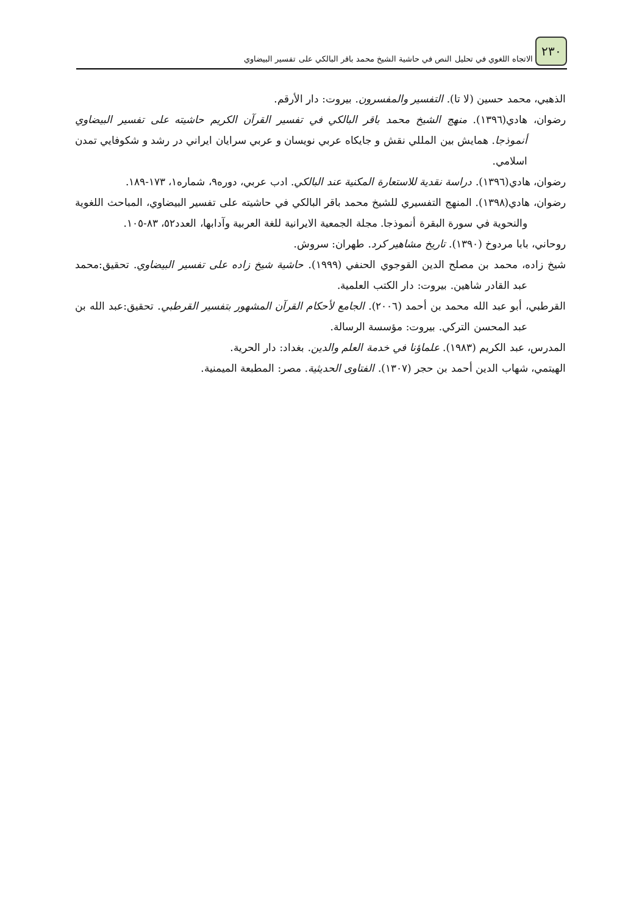٢٣٠
الاتجاه اللغوي في تحليل النص في حاشية الشيخ محمد باقر البالكي على تفسير البيضاوي
الذهبي، محمد حسين (لا تا). التفسير والمفسرون. بيروت: دار الأرقم.
رضوان، هادي(١٣٩٦). منهج الشيخ محمد باقر البالكي في تفسير القرآن الكريم حاشيته على تفسير البيضاوي أنموذجا. همايش بين المللي نقش و جايكاه عربي نويسان و عربي سرايان ايراني در رشد و شكوفايي تمدن اسلامي.
رضوان، هادي(١٣٩٦). دراسة نقدية للاستعارة المكنية عند البالكي. ادب عربي، دوره٩، شماره١، ١٧٣-١٨٩.
رضوان، هادي(١٣٩٨). المنهج التفسيري للشيخ محمد باقر البالكي في حاشيته على تفسير البيضاوي، المباحث اللغوية والنحوية في سورة البقرة أنموذجا. مجلة الجمعية الايرانية للغة العربية وآدابها، العدد٥٢، ٨٣-١٠٥.
روحاني، بابا مردوخ (١٣٩٠). تاريخ مشاهير كرد. طهران: سروش.
شيخ زاده، محمد بن مصلح الدين القوجوي الحنفي (١٩٩٩). حاشية شيخ زاده على تفسير البيضاوي. تحقيق:محمد عبد القادر شاهين. بيروت: دار الكتب العلمية.
القرطبي، أبو عبد الله محمد بن أحمد (٢٠٠٦). الجامع لأحكام القرآن المشهور بتفسير القرطبي. تحقيق:عبد الله بن عبد المحسن التركي. بيروت: مؤسسة الرسالة.
المدرس، عبد الكريم (١٩٨٣). علماؤنا في خدمة العلم والدين. بغداد: دار الحرية.
الهيتمي، شهاب الدين أحمد بن حجر (١٣٠٧). الفتاوى الحديثية. مصر: المطبعة الميمنية.